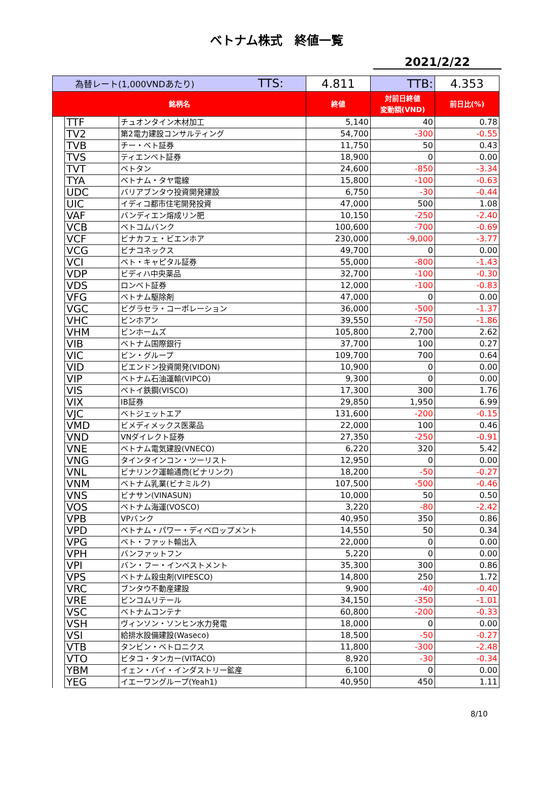ベトナム株式　終値一覧
2021/2/22
| 為替レート(1,000VNDあたり) TTS: | | | 4.811 | TTB: | 4.353 |
| 銘柄名 | | | 終値 | 対前日終値 変動額(VND) | 前日比(%) |
| | TTF | チュオンタイン木材加工 | 5,140 | 40 | 0.78 |
| | TV2 | 第2電力建設コンサルティング | 54,700 | -300 | -0.55 |
| | TVB | チー・ベト証券 | 11,750 | 50 | 0.43 |
| | TVS | ティエンベト証券 | 18,900 | 0 | 0.00 |
| | TVT | ベトタン | 24,600 | -850 | -3.34 |
| | TYA | ベトナム・タヤ電線 | 15,800 | -100 | -0.63 |
| | UDC | バリアブンタウ投資開発建設 | 6,750 | -30 | -0.44 |
| | UIC | イディコ都市住宅開発投資 | 47,000 | 500 | 1.08 |
| | VAF | バンディエン熔成リン肥 | 10,150 | -250 | -2.40 |
| | VCB | ベトコムバンク | 100,600 | -700 | -0.69 |
| | VCF | ビナカフェ・ビエンホア | 230,000 | -9,000 | -3.77 |
| | VCG | ビナコネックス | 49,700 | 0 | 0.00 |
| | VCI | ベト・キャピタル証券 | 55,000 | -800 | -1.43 |
| | VDP | ビディハ中央薬品 | 32,700 | -100 | -0.30 |
| | VDS | ロンベト証券 | 12,000 | -100 | -0.83 |
| | VFG | ベトナム駆除剤 | 47,000 | 0 | 0.00 |
| | VGC | ビグラセラ・コーポレーション | 36,000 | -500 | -1.37 |
| | VHC | ビンホアン | 39,550 | -750 | -1.86 |
| | VHM | ビンホームズ | 105,800 | 2,700 | 2.62 |
| | VIB | ベトナム国際銀行 | 37,700 | 100 | 0.27 |
| | VIC | ビン・グループ | 109,700 | 700 | 0.64 |
| | VID | ビエンドン投資開発(VIDON) | 10,900 | 0 | 0.00 |
| | VIP | ベトナム石油運輸(VIPCO) | 9,300 | 0 | 0.00 |
| | VIS | ベトイ鉄鋼(VISCO) | 17,300 | 300 | 1.76 |
| | VIX | IB証券 | 29,850 | 1,950 | 6.99 |
| | VJC | ベトジェットエア | 131,600 | -200 | -0.15 |
| | VMD | ビメディメックス医薬品 | 22,000 | 100 | 0.46 |
| | VND | VNダイレクト証券 | 27,350 | -250 | -0.91 |
| | VNE | ベトナム電気建設(VNECO) | 6,220 | 320 | 5.42 |
| | VNG | タインタインコン・ツーリスト | 12,950 | 0 | 0.00 |
| | VNL | ビナリンク運輸通商(ビナリンク) | 18,200 | -50 | -0.27 |
| | VNM | ベトナム乳業(ビナミルク) | 107,500 | -500 | -0.46 |
| | VNS | ビナサン(VINASUN) | 10,000 | 50 | 0.50 |
| | VOS | ベトナム海運(VOSCO) | 3,220 | -80 | -2.42 |
| | VPB | VPバンク | 40,950 | 350 | 0.86 |
| | VPD | ベトナム・パワー・ディベロップメント | 14,550 | 50 | 0.34 |
| | VPG | ベト・ファット輸出入 | 22,000 | 0 | 0.00 |
| | VPH | バンファットフン | 5,220 | 0 | 0.00 |
| | VPI | バン・フー・インベストメント | 35,300 | 300 | 0.86 |
| | VPS | ベトナム殺虫剤(VIPESCO) | 14,800 | 250 | 1.72 |
| | VRC | ブンタウ不動産建設 | 9,900 | -40 | -0.40 |
| | VRE | ビンコムリテール | 34,150 | -350 | -1.01 |
| | VSC | ベトナムコンテナ | 60,800 | -200 | -0.33 |
| | VSH | ヴィンソン・ソンヒン水力発電 | 18,000 | 0 | 0.00 |
| | VSI | 給排水設備建設(Waseco) | 18,500 | -50 | -0.27 |
| | VTB | タンビン・ベトロニクス | 11,800 | -300 | -2.48 |
| | VTO | ビタコ・タンカー(VITACO) | 8,920 | -30 | -0.34 |
| | YBM | イェン・バイ・インダストリー鉱産 | 6,100 | 0 | 0.00 |
| | YEG | イエーワングループ(Yeah1) | 40,950 | 450 | 1.11 |
8/10